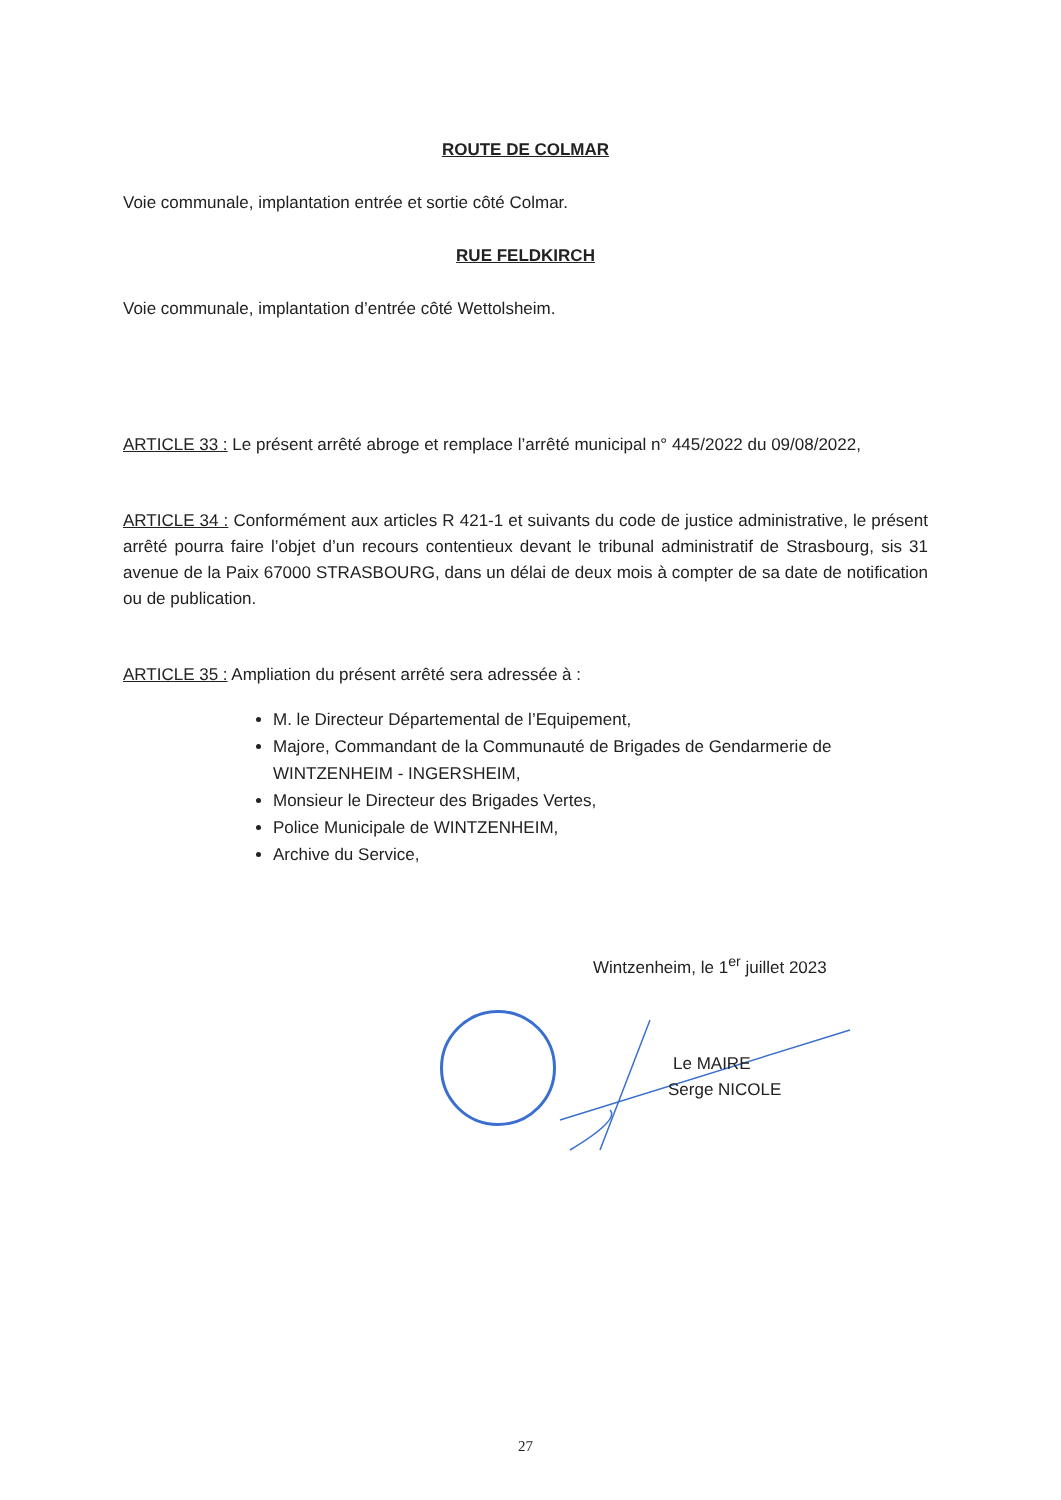ROUTE DE COLMAR
Voie communale, implantation entrée et sortie côté Colmar.
RUE FELDKIRCH
Voie communale, implantation d’entrée côté Wettolsheim.
ARTICLE 33 : Le présent arrêté abroge et remplace l’arrêté municipal n° 445/2022 du 09/08/2022,
ARTICLE 34 : Conformément aux articles R 421-1 et suivants du code de justice administrative, le présent arrêté pourra faire l’objet d’un recours contentieux devant le tribunal administratif de Strasbourg, sis 31 avenue de la Paix 67000 STRASBOURG, dans un délai de deux mois à compter de sa date de notification ou de publication.
ARTICLE 35 : Ampliation du présent arrêté sera adressée à :
M. le Directeur Départemental de l’Equipement,
Majore, Commandant de la Communauté de Brigades de Gendarmerie de WINTZENHEIM - INGERSHEIM,
Monsieur le Directeur des Brigades Vertes,
Police Municipale de WINTZENHEIM,
Archive du Service,
Wintzenheim, le 1<sup>er</sup> juillet 2023
Le MAIRE
Serge NICOLE
27